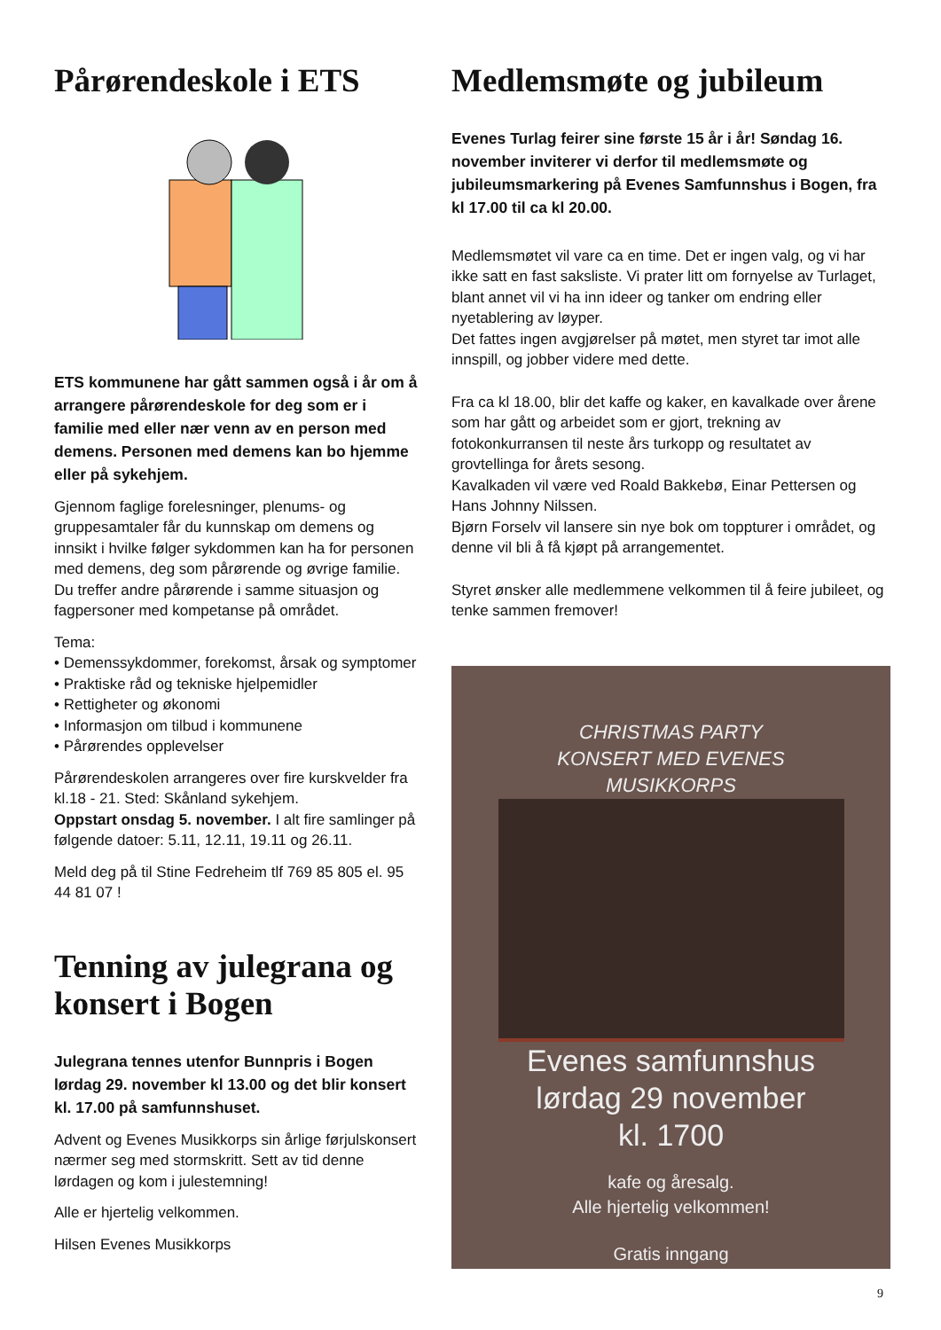Pårørendeskole i ETS
ETS kommunene har gått sammen også i år om å arrangere pårørendeskole for deg som er i familie med eller nær venn av en person med demens. Personen med demens kan bo hjemme eller på sykehjem.
Gjennom faglige forelesninger, plenums- og gruppesamtaler får du kunnskap om demens og innsikt i hvilke følger sykdommen kan ha for personen med demens, deg som pårørende og øvrige familie. Du treffer andre pårørende i samme situasjon og fagpersoner med kompetanse på området.
Tema:
• Demenssykdommer, forekomst, årsak og symptomer
• Praktiske råd og tekniske hjelpemidler
• Rettigheter og økonomi
• Informasjon om tilbud i kommunene
• Pårørendes opplevelser
Pårørendeskolen arrangeres over fire kurskvelder fra kl.18 - 21. Sted: Skånland sykehjem.
Oppstart onsdag 5. november. I alt fire samlinger på følgende datoer: 5.11, 12.11, 19.11 og 26.11.
Meld deg på til Stine Fedreheim tlf 769 85 805 el. 95 44 81 07 !
Tenning av julegrana og konsert i Bogen
Julegrana tennes utenfor Bunnpris i Bogen lørdag 29. november kl 13.00 og det blir konsert kl. 17.00 på samfunnshuset.
Advent og Evenes Musikkorps sin årlige førjulskonsert nærmer seg med stormskritt. Sett av tid denne lørdagen og kom i julestemning!
Alle er hjertelig velkommen.
Hilsen Evenes Musikkorps
Medlemsmøte og jubileum
Evenes Turlag feirer sine første 15 år i år! Søndag 16. november inviterer vi derfor til medlemsmøte og jubileumsmarkering på Evenes Samfunnshus i Bogen, fra kl 17.00 til ca kl 20.00.
Medlemsmøtet vil vare ca en time. Det er ingen valg, og vi har ikke satt en fast saksliste. Vi prater litt om fornyelse av Turlaget, blant annet vil vi ha inn ideer og tanker om endring eller nyetablering av løyper.
Det fattes ingen avgjørelser på møtet, men styret tar imot alle innspill, og jobber videre med dette.
Fra ca kl 18.00, blir det kaffe og kaker, en kavalkade over årene som har gått og arbeidet som er gjort, trekning av fotokonkurransen til neste års turkopp og resultatet av grovtellinga for årets sesong.
Kavalkaden vil være ved Roald Bakkebø, Einar Pettersen og Hans Johnny Nilssen.
Bjørn Forselv vil lansere sin nye bok om toppturer i området, og denne vil bli å få kjøpt på arrangementet.
Styret ønsker alle medlemmene velkommen til å feire jubileet, og tenke sammen fremover!
CHRISTMAS PARTY
KONSERT MED EVENES
MUSIKKORPS
Evenes samfunnshus
lørdag 29 november
kl. 1700
kafe og åresalg.
Alle hjertelig velkommen!
Gratis inngang
9